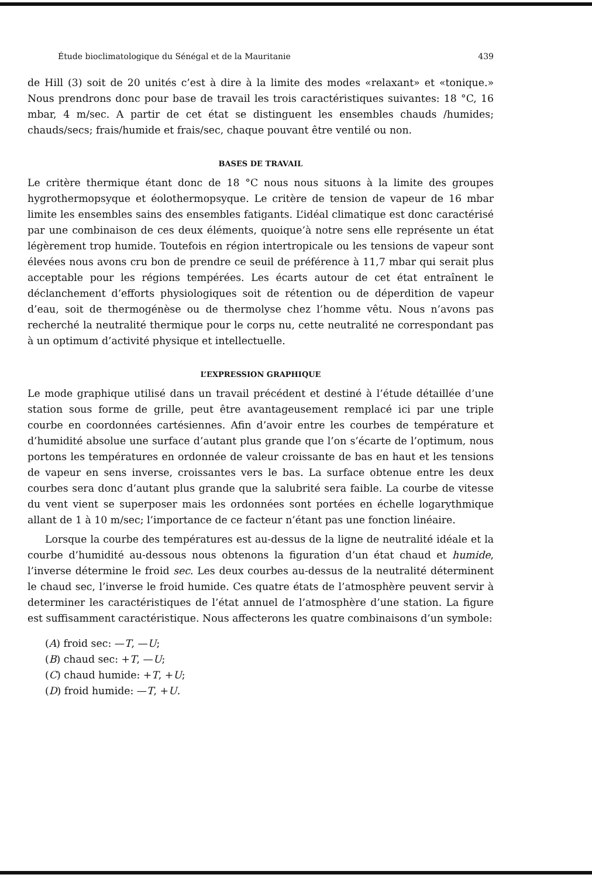Étude bioclimatologique du Sénégal et de la Mauritanie 439
de Hill (3) soit de 20 unités c’est à dire à la limite des modes «relaxant» et «tonique.» Nous prendrons donc pour base de travail les trois caractéristiques suivantes: 18 °C, 16 mbar, 4 m/sec. A partir de cet état se distinguent les ensembles chauds /humides; chauds/secs; frais/humide et frais/sec, chaque pouvant être ventilé ou non.
BASES DE TRAVAIL
Le critère thermique étant donc de 18 °C nous nous situons à la limite des groupes hygrothermopsyque et éolothermopsyque. Le critère de tension de vapeur de 16 mbar limite les ensembles sains des ensembles fatigants. L’idéal climatique est donc caractérisé par une combinaison de ces deux éléments, quoique’à notre sens elle représente un état légèrement trop humide. Toutefois en région intertropicale ou les tensions de vapeur sont élevées nous avons cru bon de prendre ce seuil de préférence à 11,7 mbar qui serait plus acceptable pour les régions tempérées. Les écarts autour de cet état entraînent le déclanchement d’efforts physiologiques soit de rétention ou de déperdition de vapeur d’eau, soit de thermogénèse ou de thermolyse chez l’homme vêtu. Nous n’avons pas recherché la neutralité thermique pour le corps nu, cette neutralité ne correspondant pas à un optimum d’activité physique et intellectuelle.
L’EXPRESSION GRAPHIQUE
Le mode graphique utilisé dans un travail précédent et destiné à l’étude détaillée d’une station sous forme de grille, peut être avantageusement remplacé ici par une triple courbe en coordonnées cartésiennes. Afin d’avoir entre les courbes de température et d’humidité absolue une surface d’autant plus grande que l’on s’écarte de l’optimum, nous portons les températures en ordonnée de valeur croissante de bas en haut et les tensions de vapeur en sens inverse, croissantes vers le bas. La surface obtenue entre les deux courbes sera donc d’autant plus grande que la salubrité sera faible. La courbe de vitesse du vent vient se superposer mais les ordonnées sont portées en échelle logarythmique allant de 1 à 10 m/sec; l’importance de ce facteur n’étant pas une fonction linéaire.
Lorsque la courbe des températures est au-dessus de la ligne de neutralité idéale et la courbe d’humidité au-dessous nous obtenons la figuration d’un état chaud et humide, l’inverse détermine le froid sec. Les deux courbes au-dessus de la neutralité déterminent le chaud sec, l’inverse le froid humide. Ces quatre états de l’atmosphère peuvent servir à determiner les caractéristiques de l’état annuel de l’atmosphère d’une station. La figure est suffisamment caractéristique. Nous affecterons les quatre combinaisons d’un symbole:
(A) froid sec: —T, —U;
(B) chaud sec: +T, —U;
(C) chaud humide: +T, +U;
(D) froid humide: —T, +U.